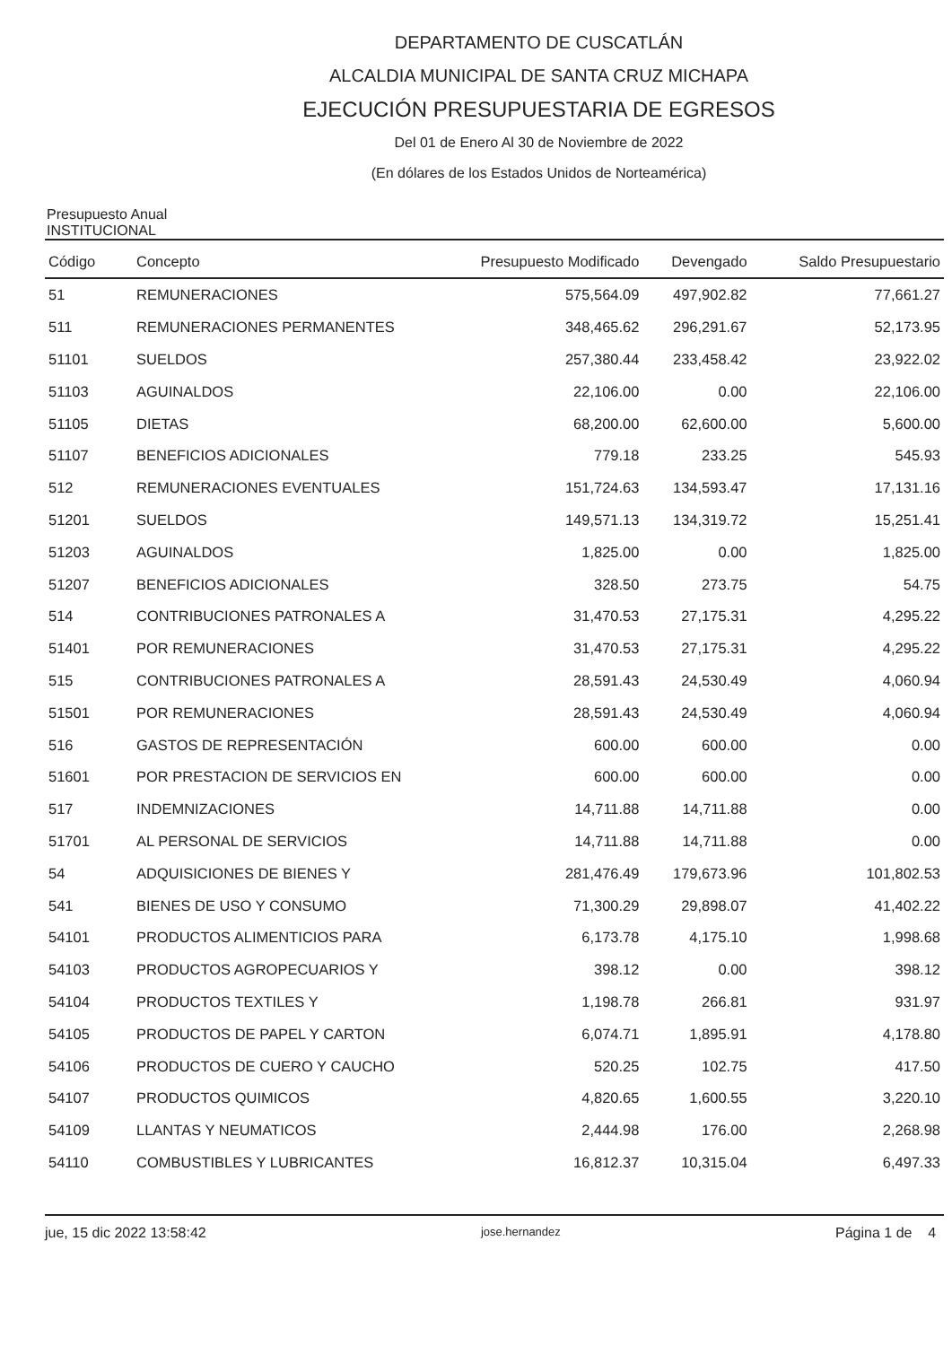DEPARTAMENTO DE CUSCATLÁN
ALCALDIA MUNICIPAL DE SANTA CRUZ MICHAPA
EJECUCIÓN PRESUPUESTARIA DE EGRESOS
Del 01 de Enero Al 30 de Noviembre de 2022
(En dólares de los Estados Unidos de Norteamérica)
Presupuesto Anual
INSTITUCIONAL
| Código | Concepto | Presupuesto Modificado | Devengado | Saldo Presupuestario |
| --- | --- | --- | --- | --- |
| 51 | REMUNERACIONES | 575,564.09 | 497,902.82 | 77,661.27 |
| 511 | REMUNERACIONES PERMANENTES | 348,465.62 | 296,291.67 | 52,173.95 |
| 51101 | SUELDOS | 257,380.44 | 233,458.42 | 23,922.02 |
| 51103 | AGUINALDOS | 22,106.00 | 0.00 | 22,106.00 |
| 51105 | DIETAS | 68,200.00 | 62,600.00 | 5,600.00 |
| 51107 | BENEFICIOS ADICIONALES | 779.18 | 233.25 | 545.93 |
| 512 | REMUNERACIONES EVENTUALES | 151,724.63 | 134,593.47 | 17,131.16 |
| 51201 | SUELDOS | 149,571.13 | 134,319.72 | 15,251.41 |
| 51203 | AGUINALDOS | 1,825.00 | 0.00 | 1,825.00 |
| 51207 | BENEFICIOS ADICIONALES | 328.50 | 273.75 | 54.75 |
| 514 | CONTRIBUCIONES PATRONALES A | 31,470.53 | 27,175.31 | 4,295.22 |
| 51401 | POR REMUNERACIONES | 31,470.53 | 27,175.31 | 4,295.22 |
| 515 | CONTRIBUCIONES PATRONALES A | 28,591.43 | 24,530.49 | 4,060.94 |
| 51501 | POR REMUNERACIONES | 28,591.43 | 24,530.49 | 4,060.94 |
| 516 | GASTOS DE REPRESENTACIÓN | 600.00 | 600.00 | 0.00 |
| 51601 | POR PRESTACION DE SERVICIOS EN | 600.00 | 600.00 | 0.00 |
| 517 | INDEMNIZACIONES | 14,711.88 | 14,711.88 | 0.00 |
| 51701 | AL PERSONAL DE SERVICIOS | 14,711.88 | 14,711.88 | 0.00 |
| 54 | ADQUISICIONES DE BIENES Y | 281,476.49 | 179,673.96 | 101,802.53 |
| 541 | BIENES DE USO Y CONSUMO | 71,300.29 | 29,898.07 | 41,402.22 |
| 54101 | PRODUCTOS ALIMENTICIOS PARA | 6,173.78 | 4,175.10 | 1,998.68 |
| 54103 | PRODUCTOS AGROPECUARIOS Y | 398.12 | 0.00 | 398.12 |
| 54104 | PRODUCTOS TEXTILES Y | 1,198.78 | 266.81 | 931.97 |
| 54105 | PRODUCTOS DE PAPEL Y CARTON | 6,074.71 | 1,895.91 | 4,178.80 |
| 54106 | PRODUCTOS DE CUERO Y CAUCHO | 520.25 | 102.75 | 417.50 |
| 54107 | PRODUCTOS QUIMICOS | 4,820.65 | 1,600.55 | 3,220.10 |
| 54109 | LLANTAS Y NEUMATICOS | 2,444.98 | 176.00 | 2,268.98 |
| 54110 | COMBUSTIBLES Y LUBRICANTES | 16,812.37 | 10,315.04 | 6,497.33 |
jue, 15 dic 2022 13:58:42 jose.hernandez Página 1 de 4